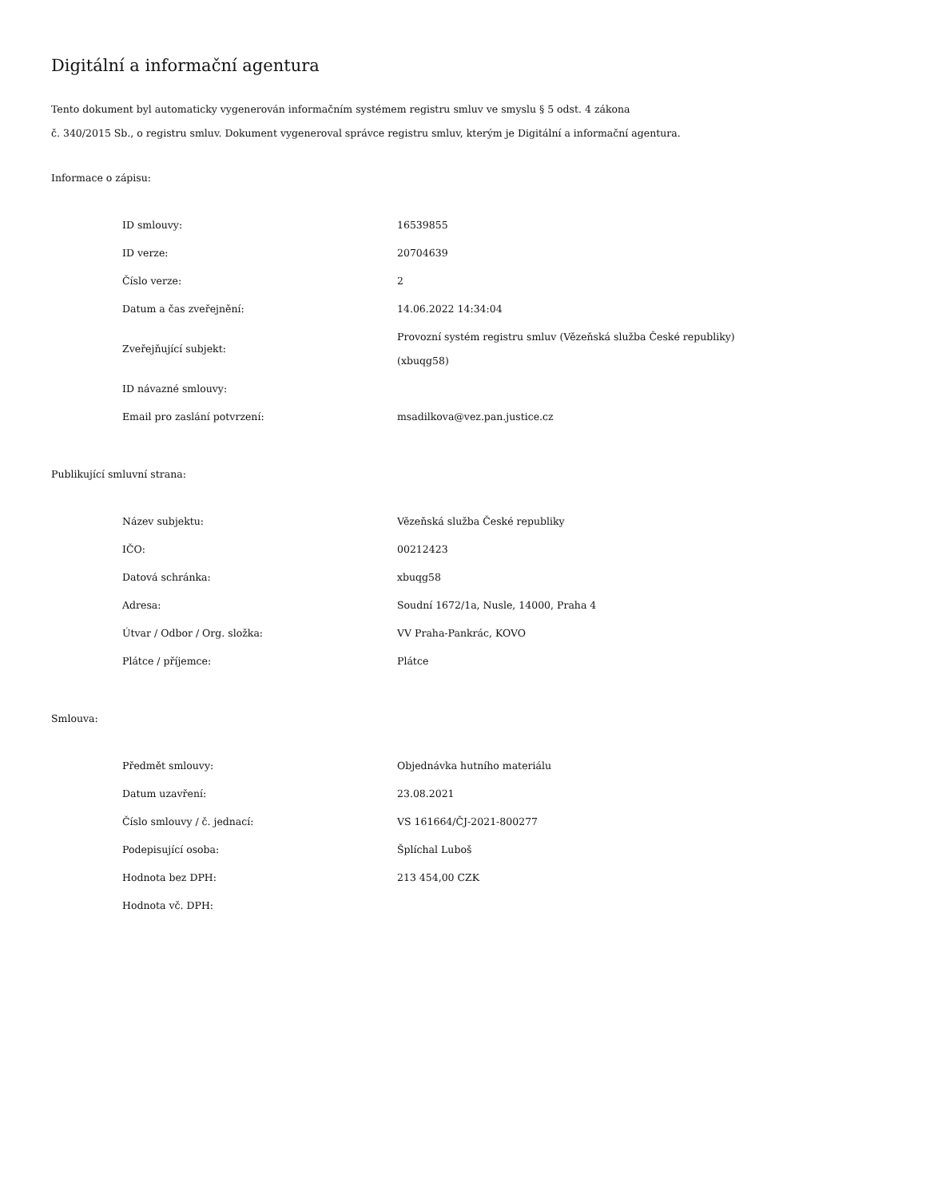Digitální a informační agentura
Tento dokument byl automaticky vygenerován informačním systémem registru smluv ve smyslu § 5 odst. 4 zákona
č. 340/2015 Sb., o registru smluv. Dokument vygeneroval správce registru smluv, kterým je Digitální a informační agentura.
Informace o zápisu:
| ID smlouvy: | 16539855 |
| ID verze: | 20704639 |
| Číslo verze: | 2 |
| Datum a čas zveřejnění: | 14.06.2022 14:34:04 |
| Zveřejňující subjekt: | Provozní systém registru smluv (Vězeňská služba České republiky) (xbuqg58) |
| ID návazné smlouvy: | |
| Email pro zaslání potvrzení: | msadilkova@vez.pan.justice.cz |
Publikující smluvní strana:
| Název subjektu: | Vězeňská služba České republiky |
| IČO: | 00212423 |
| Datová schránka: | xbuqg58 |
| Adresa: | Soudní 1672/1a, Nusle, 14000, Praha 4 |
| Útvar / Odbor / Org. složka: | VV Praha-Pankrác, KOVO |
| Plátce / příjemce: | Plátce |
Smlouva:
| Předmět smlouvy: | Objednávka hutního materiálu |
| Datum uzavření: | 23.08.2021 |
| Číslo smlouvy / č. jednací: | VS 161664/ČJ-2021-800277 |
| Podepisující osoba: | Šplíchal Luboš |
| Hodnota bez DPH: | 213 454,00 CZK |
| Hodnota vč. DPH: | |